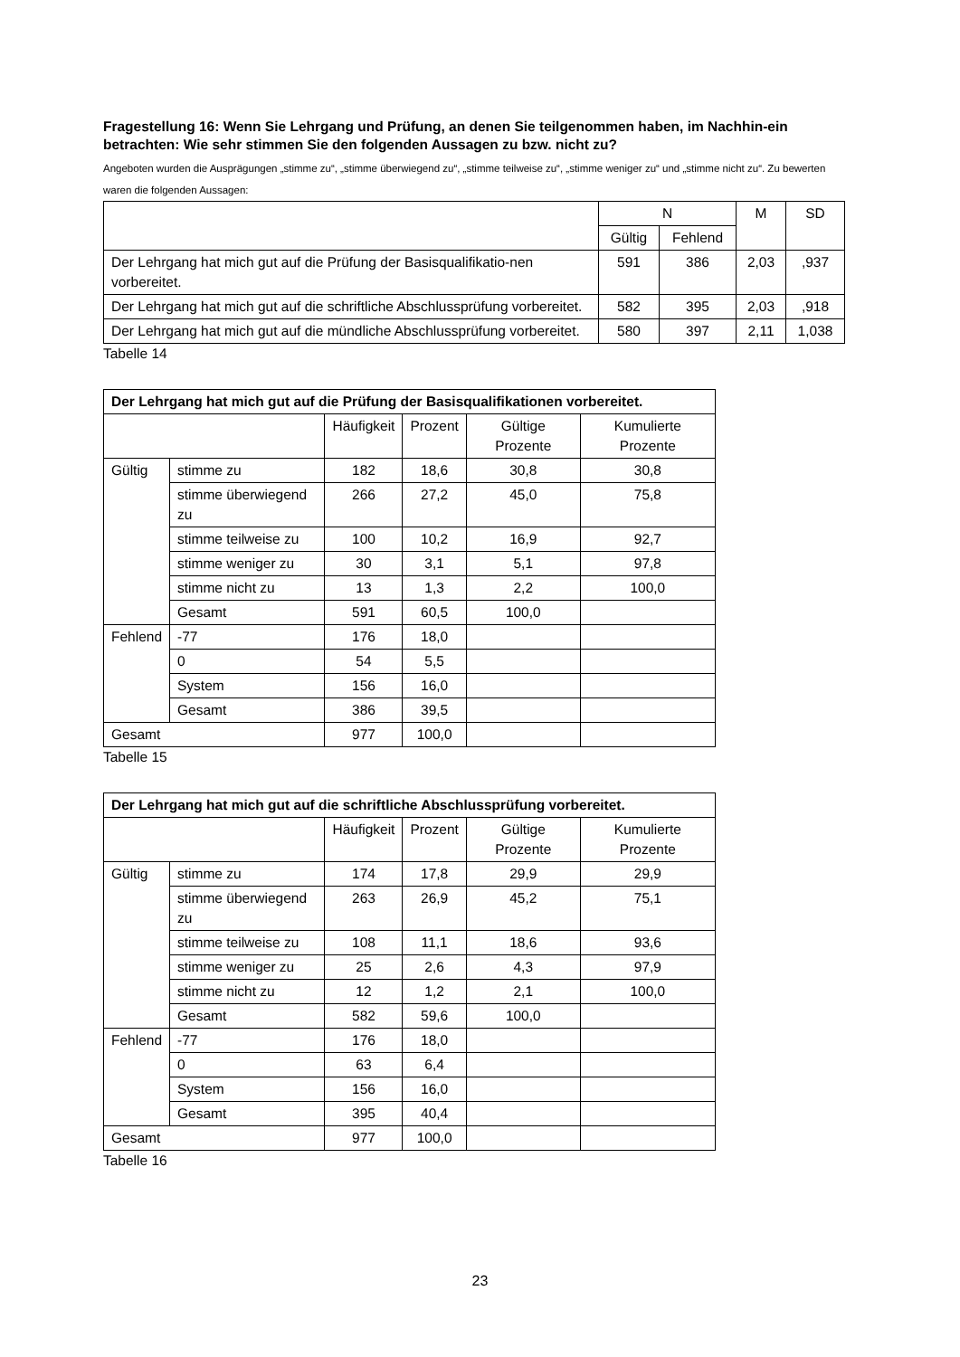Fragestellung 16: Wenn Sie Lehrgang und Prüfung, an denen Sie teilgenommen haben, im Nachhin-ein betrachten: Wie sehr stimmen Sie den folgenden Aussagen zu bzw. nicht zu?
Angeboten wurden die Ausprägungen „stimme zu“, „stimme überwiegend zu“, „stimme teilweise zu“, „stimme weniger zu“ und „stimme nicht zu“. Zu bewerten waren die folgenden Aussagen:
| | N | | M | SD |
| --- | --- | --- | --- | --- |
| | Gültig | Fehlend | | |
| Der Lehrgang hat mich gut auf die Prüfung der Basisqualifikatio-nen vorbereitet. | 591 | 386 | 2,03 | ,937 |
| Der Lehrgang hat mich gut auf die schriftliche Abschlussprüfung vorbereitet. | 582 | 395 | 2,03 | ,918 |
| Der Lehrgang hat mich gut auf die mündliche Abschlussprüfung vorbereitet. | 580 | 397 | 2,11 | 1,038 |
Tabelle 14
| Der Lehrgang hat mich gut auf die Prüfung der Basisqualifikationen vorbereitet. | | | | | |
| --- | --- | --- | --- | --- | --- |
| | | Häufigkeit | Prozent | Gültige Prozente | Kumulierte Prozente |
| Gültig | stimme zu | 182 | 18,6 | 30,8 | 30,8 |
| | stimme überwiegend zu | 266 | 27,2 | 45,0 | 75,8 |
| | stimme teilweise zu | 100 | 10,2 | 16,9 | 92,7 |
| | stimme weniger zu | 30 | 3,1 | 5,1 | 97,8 |
| | stimme nicht zu | 13 | 1,3 | 2,2 | 100,0 |
| | Gesamt | 591 | 60,5 | 100,0 | |
| Fehlend | -77 | 176 | 18,0 | | |
| | 0 | 54 | 5,5 | | |
| | System | 156 | 16,0 | | |
| | Gesamt | 386 | 39,5 | | |
| Gesamt | | 977 | 100,0 | | |
Tabelle 15
| Der Lehrgang hat mich gut auf die schriftliche Abschlussprüfung vorbereitet. | | | | | |
| --- | --- | --- | --- | --- | --- |
| | | Häufigkeit | Prozent | Gültige Prozente | Kumulierte Prozente |
| Gültig | stimme zu | 174 | 17,8 | 29,9 | 29,9 |
| | stimme überwiegend zu | 263 | 26,9 | 45,2 | 75,1 |
| | stimme teilweise zu | 108 | 11,1 | 18,6 | 93,6 |
| | stimme weniger zu | 25 | 2,6 | 4,3 | 97,9 |
| | stimme nicht zu | 12 | 1,2 | 2,1 | 100,0 |
| | Gesamt | 582 | 59,6 | 100,0 | |
| Fehlend | -77 | 176 | 18,0 | | |
| | 0 | 63 | 6,4 | | |
| | System | 156 | 16,0 | | |
| | Gesamt | 395 | 40,4 | | |
| Gesamt | | 977 | 100,0 | | |
Tabelle 16
23